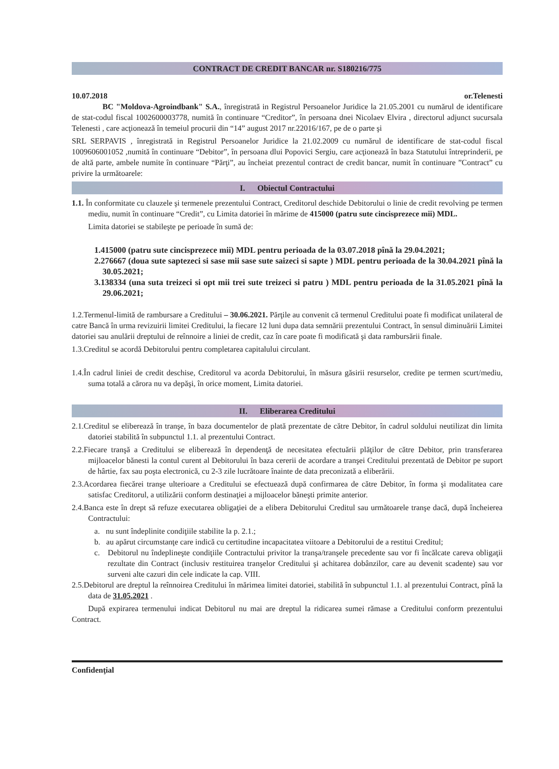CONTRACT DE CREDIT BANCAR nr. S180216/775
10.07.2018 or.Telenesti
BC "Moldova-Agroindbank" S.A., înregistrată in Registrul Persoanelor Juridice la 21.05.2001 cu numărul de identificare de stat-codul fiscal 1002600003778, numită în continuare “Creditor”, în persoana dnei Nicolaev Elvira , directorul adjunct sucursala Telenesti , care acţionează în temeiul procurii din “14” august 2017 nr.22016/167, pe de o parte şi
SRL SERPAVIS , înregistrată in Registrul Persoanelor Juridice la 21.02.2009 cu numărul de identificare de stat-codul fiscal 1009606001052 ,numită în continuare “Debitor”, în persoana dlui Popovici Sergiu, care acţionează în baza Statutului întreprinderii, pe de altă parte, ambele numite în continuare “Părţi”, au încheiat prezentul contract de credit bancar, numit în continuare ”Contract” cu privire la următoarele:
I. Obiectul Contractului
1.1. În conformitate cu clauzele şi termenele prezentului Contract, Creditorul deschide Debitorului o linie de credit revolving pe termen mediu, numit în continuare “Credit”, cu Limita datoriei în mărime de 415000 (patru sute cincisprezece mii) MDL.
Limita datoriei se stabileşte pe perioade în sumă de:
1.415000 (patru sute cincisprezece mii) MDL pentru perioada de la 03.07.2018 pînă la 29.04.2021;
2.276667 (doua sute saptezeci si sase mii sase sute saizeci si sapte ) MDL pentru perioada de la 30.04.2021 pînă la 30.05.2021;
3.138334 (una suta treizeci si opt mii trei sute treizeci si patru ) MDL pentru perioada de la 31.05.2021 pînă la 29.06.2021;
1.2.Termenul-limită de rambursare a Creditului – 30.06.2021. Părţile au convenit că termenul Creditului poate fi modificat unilateral de catre Bancă în urma revizuirii limitei Creditului, la fiecare 12 luni dupa data semnării prezentului Contract, în sensul diminuării Limitei datoriei sau anulării dreptului de reînnoire a liniei de credit, caz în care poate fi modificată şi data rambursării finale.
1.3.Creditul se acordă Debitorului pentru completarea capitalului circulant.
1.4.În cadrul liniei de credit deschise, Creditorul va acorda Debitorului, în măsura găsirii resurselor, credite pe termen scurt/mediu, suma totală a cărora nu va depăşi, în orice moment, Limita datoriei.
II. Eliberarea Creditului
2.1.Creditul se eliberează în tranşe, în baza documentelor de plată prezentate de către Debitor, în cadrul soldului neutilizat din limita datoriei stabilită în subpunctul 1.1. al prezentului Contract.
2.2.Fiecare tranşă a Creditului se eliberează în dependenţă de necesitatea efectuării plăţilor de către Debitor, prin transferarea mijloacelor bănesti la contul curent al Debitorului în baza cererii de acordare a tranşei Creditului prezentată de Debitor pe suport de hârtie, fax sau poşta electronică, cu 2-3 zile lucrătoare înainte de data preconizată a eliberării.
2.3.Acordarea fiecărei tranşe ulterioare a Creditului se efectuează după confirmarea de către Debitor, în forma şi modalitatea care satisfac Creditorul, a utilizării conform destinaţiei a mijloacelor băneşti primite anterior.
2.4.Banca este în drept să refuze executarea obligaţiei de a elibera Debitorului Creditul sau următoarele tranşe dacă, după încheierea Contractului:
a. nu sunt îndeplinite condiţiile stabilite la p. 2.1.;
b. au apărut circumstanţe care indică cu certitudine incapacitatea viitoare a Debitorului de a restitui Creditul;
c. Debitorul nu îndeplineşte condiţiile Contractului privitor la tranşa/tranşele precedente sau vor fi încălcate careva obligaţii rezultate din Contract (inclusiv restituirea tranşelor Creditului şi achitarea dobânzilor, care au devenit scadente) sau vor surveni alte cazuri din cele indicate la cap. VIII.
2.5.Debitorul are dreptul la reînnoirea Creditului în mărimea limitei datoriei, stabilită în subpunctul 1.1. al prezentului Contract, pînă la data de 31.05.2021 .
După expirarea termenului indicat Debitorul nu mai are dreptul la ridicarea sumei rămase a Creditului conform prezentului Contract.
Confidenţial